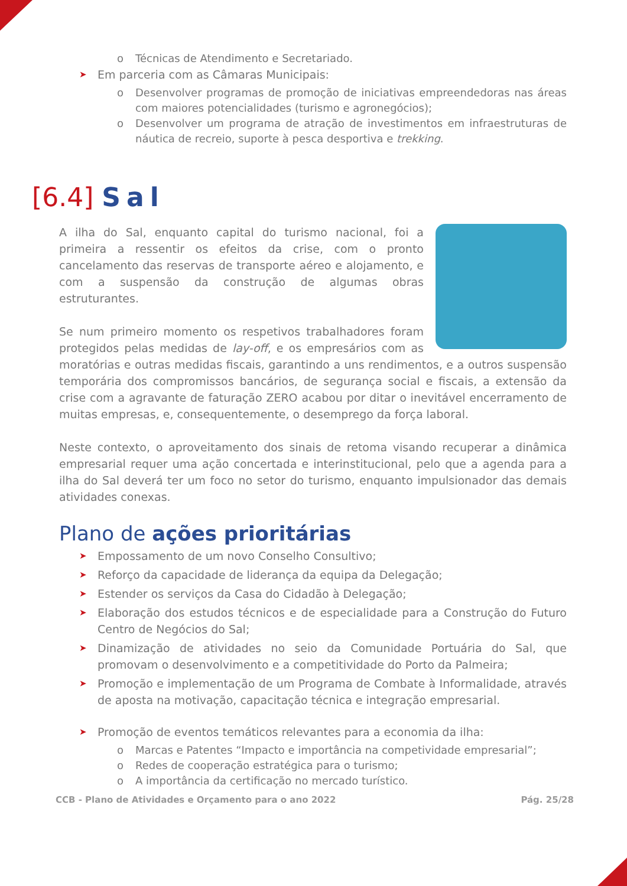o Técnicas de Atendimento e Secretariado.
Em parceria com as Câmaras Municipais:
o Desenvolver programas de promoção de iniciativas empreendedoras nas áreas com maiores potencialidades (turismo e agronegócios);
o Desenvolver um programa de atração de investimentos em infraestruturas de náutica de recreio, suporte à pesca desportiva e trekking.
[6.4] Sal
A ilha do Sal, enquanto capital do turismo nacional, foi a primeira a ressentir os efeitos da crise, com o pronto cancelamento das reservas de transporte aéreo e alojamento, e com a suspensão da construção de algumas obras estruturantes.
Se num primeiro momento os respetivos trabalhadores foram protegidos pelas medidas de lay-off, e os empresários com as moratórias e outras medidas fiscais, garantindo a uns rendimentos, e a outros suspensão temporária dos compromissos bancários, de segurança social e fiscais, a extensão da crise com a agravante de faturação ZERO acabou por ditar o inevitável encerramento de muitas empresas, e, consequentemente, o desemprego da força laboral.
Neste contexto, o aproveitamento dos sinais de retoma visando recuperar a dinâmica empresarial requer uma ação concertada e interinstitucional, pelo que a agenda para a ilha do Sal deverá ter um foco no setor do turismo, enquanto impulsionador das demais atividades conexas.
Plano de ações prioritárias
Empossamento de um novo Conselho Consultivo;
Reforço da capacidade de liderança da equipa da Delegação;
Estender os serviços da Casa do Cidadão à Delegação;
Elaboração dos estudos técnicos e de especialidade para a Construção do Futuro Centro de Negócios do Sal;
Dinamização de atividades no seio da Comunidade Portuária do Sal, que promovam o desenvolvimento e a competitividade do Porto da Palmeira;
Promoção e implementação de um Programa de Combate à Informalidade, através de aposta na motivação, capacitação técnica e integração empresarial.
Promoção de eventos temáticos relevantes para a economia da ilha:
o Marcas e Patentes “Impacto e importância na competividade empresarial”;
o Redes de cooperação estratégica para o turismo;
o A importância da certificação no mercado turístico.
CCB - Plano de Atividades e Orçamento para o ano 2022 Pág. 25/28